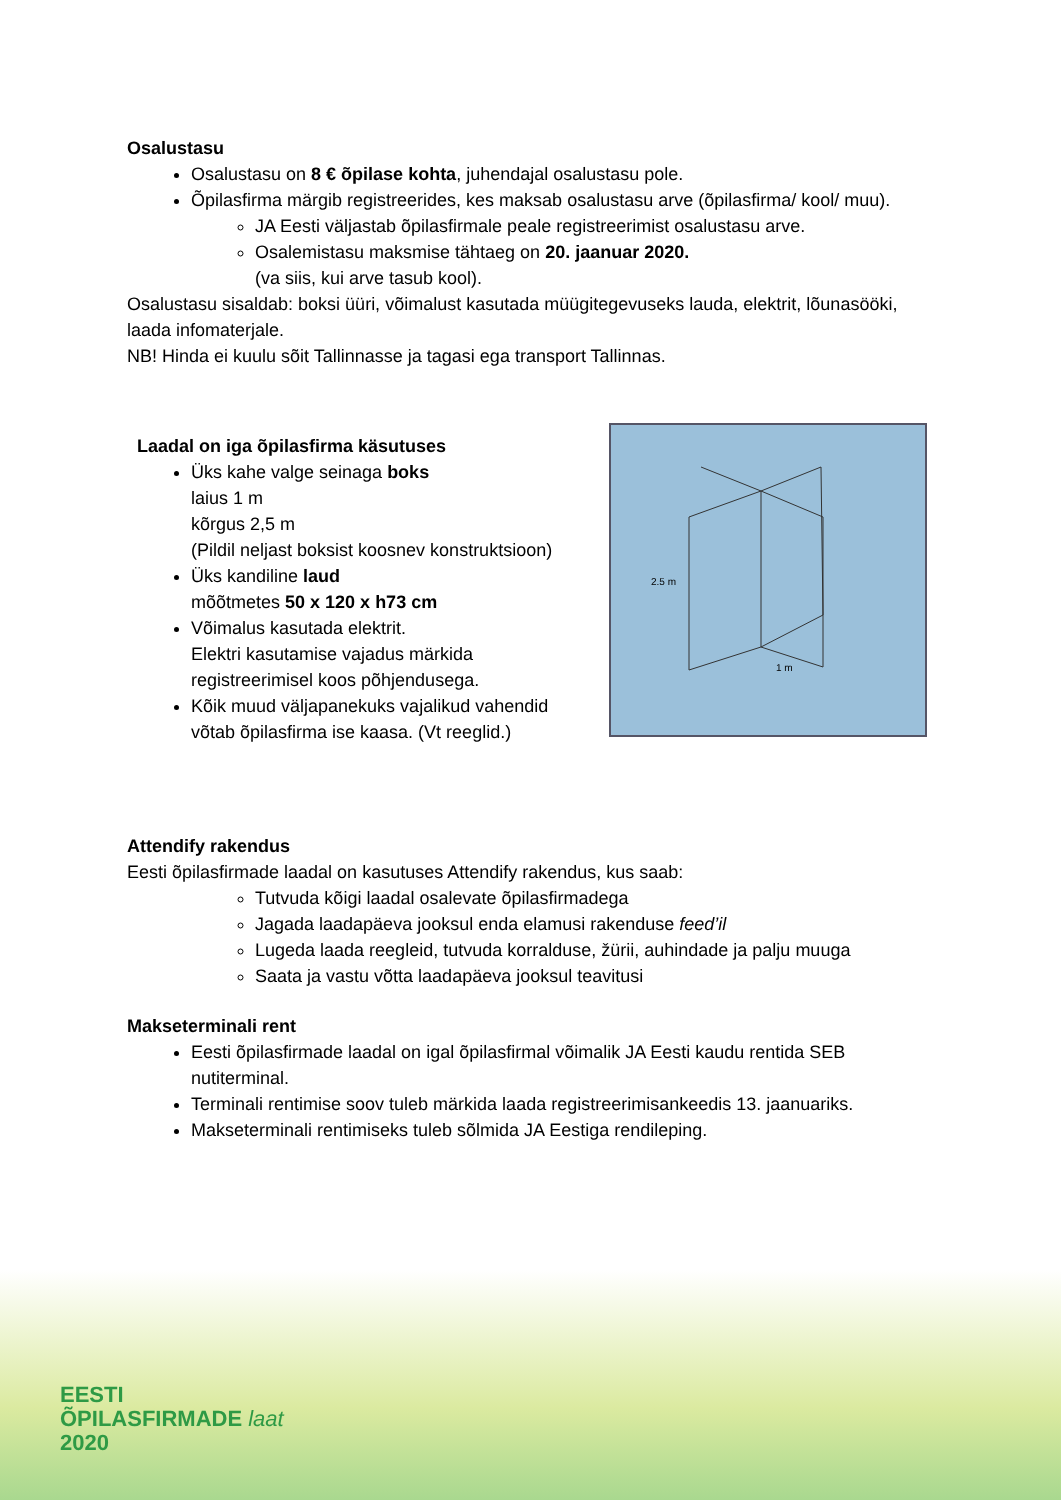Osalustasu
Osalustasu on 8 € õpilase kohta, juhendajal osalustasu pole.
Õpilasfirma märgib registreerides, kes maksab osalustasu arve (õpilasfirma/ kool/ muu).
JA Eesti väljastab õpilasfirmale peale registreerimist osalustasu arve.
Osalemistasu maksmise tähtaeg on 20. jaanuar 2020.
(va siis, kui arve tasub kool).
Osalustasu sisaldab: boksi üüri, võimalust kasutada müügitegevuseks lauda, elektrit, lõunasööki, laada infomaterjale.
NB! Hinda ei kuulu sõit Tallinnasse ja tagasi ega transport Tallinnas.
Laadal on iga õpilasfirma käsutuses
Üks kahe valge seinaga boks
laius 1 m
kõrgus 2,5 m
(Pildil neljast boksist koosnev konstruktsioon)
Üks kandiline laud
mõõtmetes 50 x 120 x h73 cm
Võimalus kasutada elektrit.
Elektri kasutamise vajadus märkida registreerimisel koos põhjendusega.
Kõik muud väljapanekuks vajalikud vahendid võtab õpilasfirma ise kaasa. (Vt reeglid.)
2.5 m
1 m
Attendify rakendus
Eesti õpilasfirmade laadal on kasutuses Attendify rakendus, kus saab:
Tutvuda kõigi laadal osalevate õpilasfirmadega
Jagada laadapäeva jooksul enda elamusi rakenduse feed’il
Lugeda laada reegleid, tutvuda korralduse, žürii, auhindade ja palju muuga
Saata ja vastu võtta laadapäeva jooksul teavitusi
Makseterminali rent
Eesti õpilasfirmade laadal on igal õpilasfirmal võimalik JA Eesti kaudu rentida SEB nutiterminal.
Terminali rentimise soov tuleb märkida laada registreerimisankeedis 13. jaanuariks.
Makseterminali rentimiseks tuleb sõlmida JA Eestiga rendileping.
EESTI
ÕPILASFIRMADE laat
2020